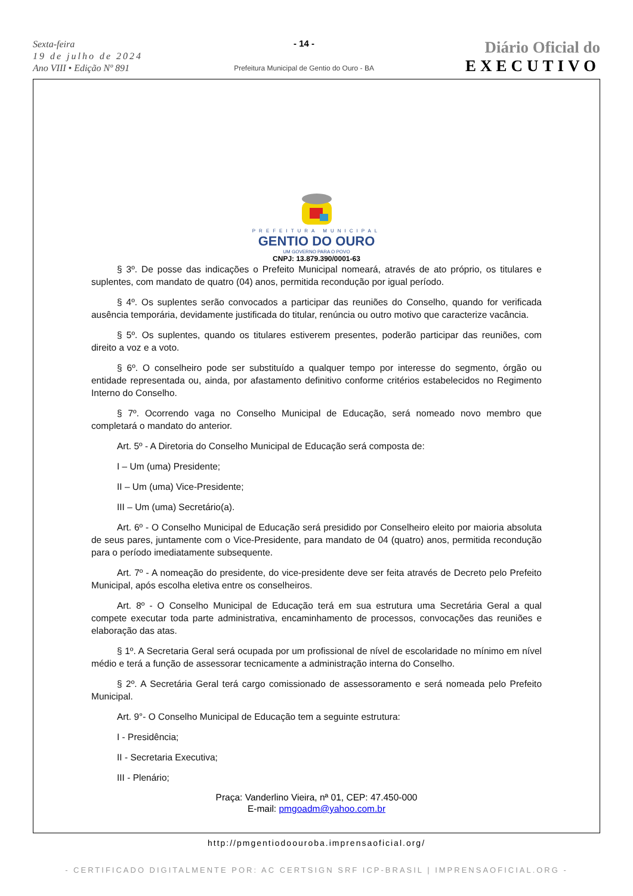Sexta-feira
19 de julho de 2024
Ano VIII • Edição Nº 891
- 14 -
Prefeitura Municipal de Gentio do Ouro - BA
Diário Oficial do
EXECUTIVO
PREFEITURA MUNICIPAL
GENTIO DO OURO
UM GOVERNO PARA O POVO
CNPJ: 13.879.390/0001-63
§ 3º. De posse das indicações o Prefeito Municipal nomeará, através de ato próprio, os titulares e suplentes, com mandato de quatro (04) anos, permitida recondução por igual período.
§ 4º. Os suplentes serão convocados a participar das reuniões do Conselho, quando for verificada ausência temporária, devidamente justificada do titular, renúncia ou outro motivo que caracterize vacância.
§ 5º. Os suplentes, quando os titulares estiverem presentes, poderão participar das reuniões, com direito a voz e a voto.
§ 6º. O conselheiro pode ser substituído a qualquer tempo por interesse do segmento, órgão ou entidade representada ou, ainda, por afastamento definitivo conforme critérios estabelecidos no Regimento Interno do Conselho.
§ 7º. Ocorrendo vaga no Conselho Municipal de Educação, será nomeado novo membro que completará o mandato do anterior.
Art. 5º - A Diretoria do Conselho Municipal de Educação será composta de:
I – Um (uma) Presidente;
II – Um (uma) Vice-Presidente;
III – Um (uma) Secretário(a).
Art. 6º - O Conselho Municipal de Educação será presidido por Conselheiro eleito por maioria absoluta de seus pares, juntamente com o Vice-Presidente, para mandato de 04 (quatro) anos, permitida recondução para o período imediatamente subsequente.
Art. 7º - A nomeação do presidente, do vice-presidente deve ser feita através de Decreto pelo Prefeito Municipal, após escolha eletiva entre os conselheiros.
Art. 8º - O Conselho Municipal de Educação terá em sua estrutura uma Secretária Geral a qual compete executar toda parte administrativa, encaminhamento de processos, convocações das reuniões e elaboração das atas.
§ 1º. A Secretaria Geral será ocupada por um profissional de nível de escolaridade no mínimo em nível médio e terá a função de assessorar tecnicamente a administração interna do Conselho.
§ 2º. A Secretária Geral terá cargo comissionado de assessoramento e será nomeada pelo Prefeito Municipal.
Art. 9°- O Conselho Municipal de Educação tem a seguinte estrutura:
I - Presidência;
II - Secretaria Executiva;
III - Plenário;
Praça: Vanderlino Vieira, nª 01, CEP: 47.450-000
E-mail: pmgoadm@yahoo.com.br
http://pmgentiodoouroba.imprensaoficial.org/
- CERTIFICADO DIGITALMENTE POR: AC CERTSIGN SRF ICP-BRASIL | IMPRENSAOFICIAL.ORG -